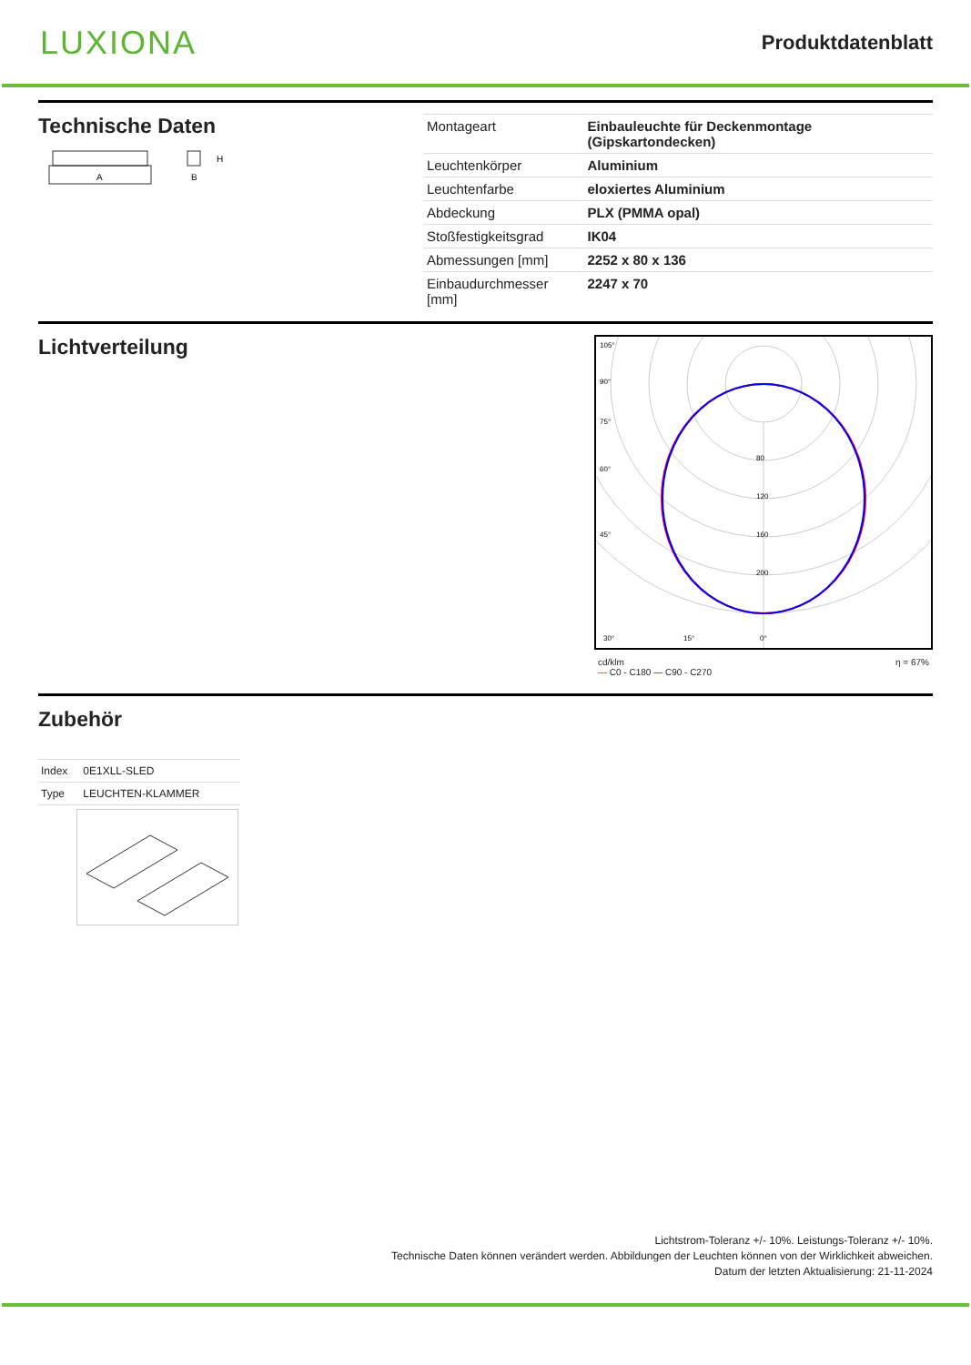LUXIONA
Produktdatenblatt
Technische Daten
A
B
H
| Montageart | Einbauleuchte für Deckenmontage (Gipskartondecken) |
| Leuchtenkörper | Aluminium |
| Leuchtenfarbe | eloxiertes Aluminium |
| Abdeckung | PLX (PMMA opal) |
| Stoßfestigkeitsgrad | IK04 |
| Abmessungen [mm] | 2252 x 80 x 136 |
| Einbaudurchmesser [mm] | 2247 x 70 |
Lichtverteilung
105°
90°
75°
60°
45°
30°
15°
0°
80
120
160
200
cd/klm
— C0 - C180 — C90 - C270 η = 67%
Zubehör
| Index | 0E1XLL-SLED |
| Type | LEUCHTEN-KLAMMER |
Lichtstrom-Toleranz +/- 10%. Leistungs-Toleranz +/- 10%.
Technische Daten können verändert werden. Abbildungen der Leuchten können von der Wirklichkeit abweichen.
Datum der letzten Aktualisierung: 21-11-2024